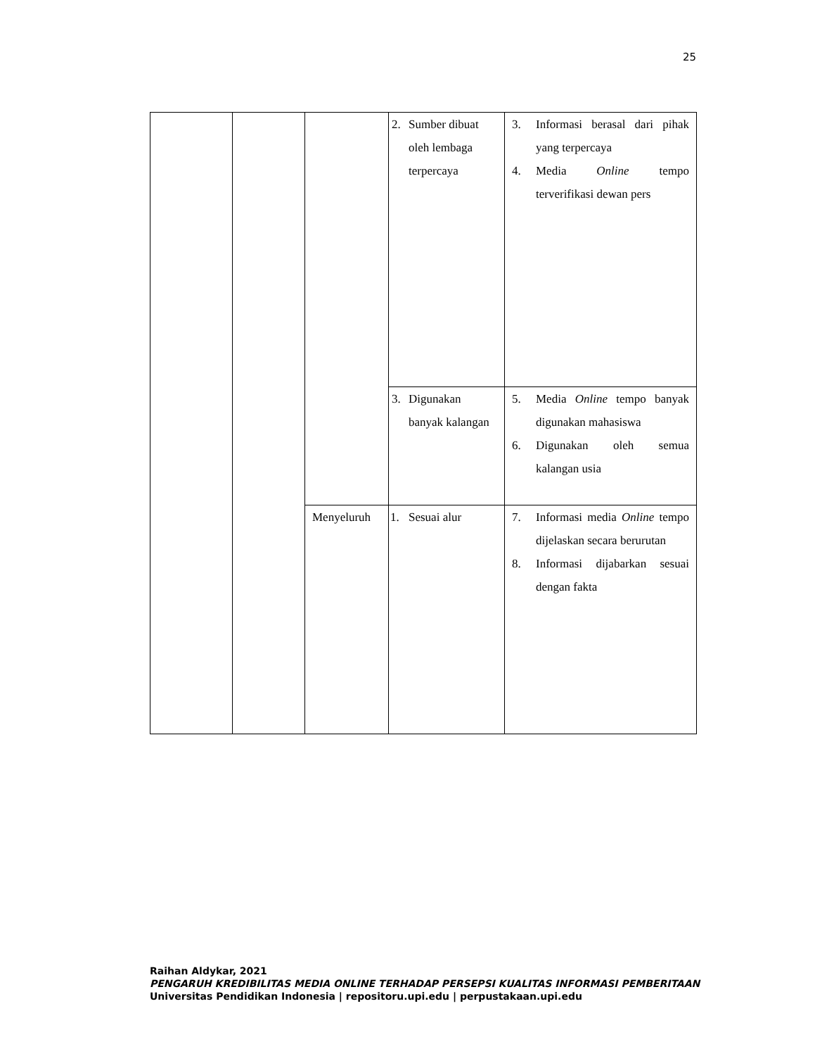25
| | | | 2. Sumber dibuat oleh lembaga terpercaya | 3. Informasi berasal dari pihak yang terpercaya 4. Media Online tempo terverifikasi dewan pers |
| | | | 3. Digunakan banyak kalangan | 5. Media Online tempo banyak digunakan mahasiswa 6. Digunakan oleh semua kalangan usia |
| | | Menyeluruh | 1. Sesuai alur | 7. Informasi media Online tempo dijelaskan secara berurutan 8. Informasi dijabarkan sesuai dengan fakta |
Raihan Aldykar, 2021
PENGARUH KREDIBILITAS MEDIA ONLINE TERHADAP PERSEPSI KUALITAS INFORMASI PEMBERITAAN
Universitas Pendidikan Indonesia | repositoru.upi.edu | perpustakaan.upi.edu